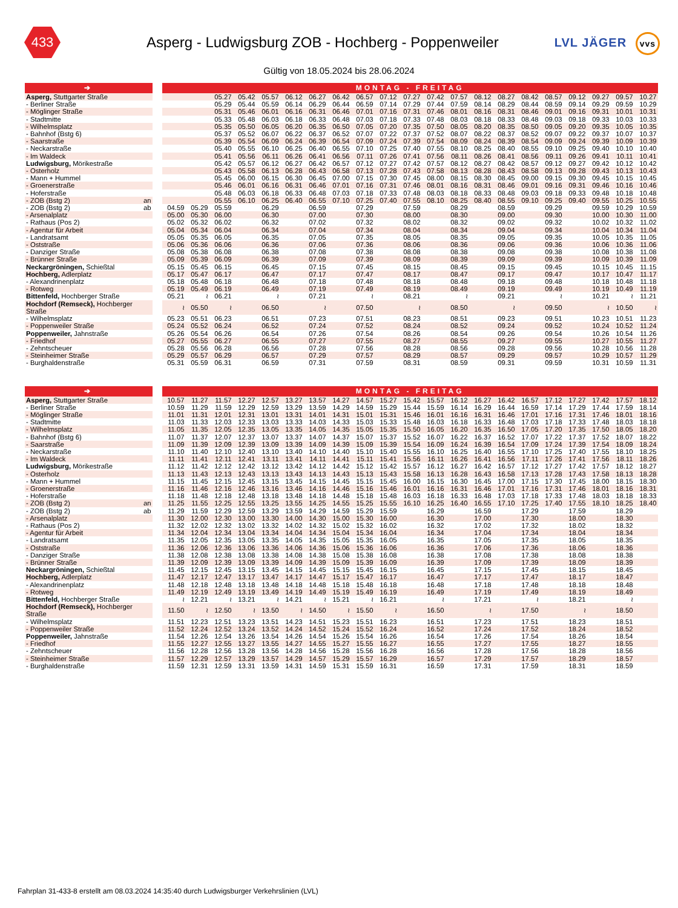433
Asperg - Ludwigsburg ZOB - Hochberg - Poppenweiler
LVL JÄGER vvs
Gültig von 18.05.2024 bis 28.06.2024
| ➔ | | | MONTAG - FREITAG | | | | | | | | | | | | | | | | | | | | |
| Asperg, Stuttgarter Straße | | | | | 05.27 | 05.42 | 05.57 | 06.12 | 06.27 | 06.42 | 06.57 | 07.12 | 07.27 | 07.42 | 07.57 | 08.12 | 08.27 | 08.42 | 08.57 | 09.12 | 09.27 | 09.57 | 10.27 |
| - Berliner Straße | | | | | 05.29 | 05.44 | 05.59 | 06.14 | 06.29 | 06.44 | 06.59 | 07.14 | 07.29 | 07.44 | 07.59 | 08.14 | 08.29 | 08.44 | 08.59 | 09.14 | 09.29 | 09.59 | 10.29 |
| - Möglinger Straße | | | | | 05.31 | 05.46 | 06.01 | 06.16 | 06.31 | 06.46 | 07.01 | 07.16 | 07.31 | 07.46 | 08.01 | 08.16 | 08.31 | 08.46 | 09.01 | 09.16 | 09.31 | 10.01 | 10.31 |
| - Stadtmitte | | | | | 05.33 | 05.48 | 06.03 | 06.18 | 06.33 | 06.48 | 07.03 | 07.18 | 07.33 | 07.48 | 08.03 | 08.18 | 08.33 | 08.48 | 09.03 | 09.18 | 09.33 | 10.03 | 10.33 |
| - Wilhelmsplatz | | | | | 05.35 | 05.50 | 06.05 | 06.20 | 06.35 | 06.50 | 07.05 | 07.20 | 07.35 | 07.50 | 08.05 | 08.20 | 08.35 | 08.50 | 09.05 | 09.20 | 09.35 | 10.05 | 10.35 |
| - Bahnhof (Bstg 6) | | | | | 05.37 | 05.52 | 06.07 | 06.22 | 06.37 | 06.52 | 07.07 | 07.22 | 07.37 | 07.52 | 08.07 | 08.22 | 08.37 | 08.52 | 09.07 | 09.22 | 09.37 | 10.07 | 10.37 |
| - Saarstraße | | | | | 05.39 | 05.54 | 06.09 | 06.24 | 06.39 | 06.54 | 07.09 | 07.24 | 07.39 | 07.54 | 08.09 | 08.24 | 08.39 | 08.54 | 09.09 | 09.24 | 09.39 | 10.09 | 10.39 |
| - Neckarstraße | | | | | 05.40 | 05.55 | 06.10 | 06.25 | 06.40 | 06.55 | 07.10 | 07.25 | 07.40 | 07.55 | 08.10 | 08.25 | 08.40 | 08.55 | 09.10 | 09.25 | 09.40 | 10.10 | 10.40 |
| - Im Waldeck | | | | | 05.41 | 05.56 | 06.11 | 06.26 | 06.41 | 06.56 | 07.11 | 07.26 | 07.41 | 07.56 | 08.11 | 08.26 | 08.41 | 08.56 | 09.11 | 09.26 | 09.41 | 10.11 | 10.41 |
| Ludwigsburg, Mörikestraße | | | | | 05.42 | 05.57 | 06.12 | 06.27 | 06.42 | 06.57 | 07.12 | 07.27 | 07.42 | 07.57 | 08.12 | 08.27 | 08.42 | 08.57 | 09.12 | 09.27 | 09.42 | 10.12 | 10.42 |
| - Osterholz | | | | | 05.43 | 05.58 | 06.13 | 06.28 | 06.43 | 06.58 | 07.13 | 07.28 | 07.43 | 07.58 | 08.13 | 08.28 | 08.43 | 08.58 | 09.13 | 09.28 | 09.43 | 10.13 | 10.43 |
| - Mann + Hummel | | | | | 05.45 | 06.00 | 06.15 | 06.30 | 06.45 | 07.00 | 07.15 | 07.30 | 07.45 | 08.00 | 08.15 | 08.30 | 08.45 | 09.00 | 09.15 | 09.30 | 09.45 | 10.15 | 10.45 |
| - Groenerstraße | | | | | 05.46 | 06.01 | 06.16 | 06.31 | 06.46 | 07.01 | 07.16 | 07.31 | 07.46 | 08.01 | 08.16 | 08.31 | 08.46 | 09.01 | 09.16 | 09.31 | 09.46 | 10.16 | 10.46 |
| - Hoferstraße | | | | | 05.48 | 06.03 | 06.18 | 06.33 | 06.48 | 07.03 | 07.18 | 07.33 | 07.48 | 08.03 | 08.18 | 08.33 | 08.48 | 09.03 | 09.18 | 09.33 | 09.48 | 10.18 | 10.48 |
| - ZOB (Bstg 2) | an | | | | 05.55 | 06.10 | 06.25 | 06.40 | 06.55 | 07.10 | 07.25 | 07.40 | 07.55 | 08.10 | 08.25 | 08.40 | 08.55 | 09.10 | 09.25 | 09.40 | 09.55 | 10.25 | 10.55 |
| - ZOB (Bstg 2) | ab | | 04.59 | 05.29 | 05.59 | | 06.29 | | 06.59 | | 07.29 | | 07.59 | | 08.29 | | 08.59 | | 09.29 | | 09.59 | 10.29 | 10.59 |
| - Arsenalplatz | | | 05.00 | 05.30 | 06.00 | | 06.30 | | 07.00 | | 07.30 | | 08.00 | | 08.30 | | 09.00 | | 09.30 | | 10.00 | 10.30 | 11.00 |
| - Rathaus (Pos 2) | | | 05.02 | 05.32 | 06.02 | | 06.32 | | 07.02 | | 07.32 | | 08.02 | | 08.32 | | 09.02 | | 09.32 | | 10.02 | 10.32 | 11.02 |
| - Agentur für Arbeit | | | 05.04 | 05.34 | 06.04 | | 06.34 | | 07.04 | | 07.34 | | 08.04 | | 08.34 | | 09.04 | | 09.34 | | 10.04 | 10.34 | 11.04 |
| - Landratsamt | | | 05.05 | 05.35 | 06.05 | | 06.35 | | 07.05 | | 07.35 | | 08.05 | | 08.35 | | 09.05 | | 09.35 | | 10.05 | 10.35 | 11.05 |
| - Oststraße | | | 05.06 | 05.36 | 06.06 | | 06.36 | | 07.06 | | 07.36 | | 08.06 | | 08.36 | | 09.06 | | 09.36 | | 10.06 | 10.36 | 11.06 |
| - Danziger Straße | | | 05.08 | 05.38 | 06.08 | | 06.38 | | 07.08 | | 07.38 | | 08.08 | | 08.38 | | 09.08 | | 09.38 | | 10.08 | 10.38 | 11.08 |
| - Brünner Straße | | | 05.09 | 05.39 | 06.09 | | 06.39 | | 07.09 | | 07.39 | | 08.09 | | 08.39 | | 09.09 | | 09.39 | | 10.09 | 10.39 | 11.09 |
| Neckargröningen, Schießtal | | | 05.15 | 05.45 | 06.15 | | 06.45 | | 07.15 | | 07.45 | | 08.15 | | 08.45 | | 09.15 | | 09.45 | | 10.15 | 10.45 | 11.15 |
| Hochberg, Adlerplatz | | | 05.17 | 05.47 | 06.17 | | 06.47 | | 07.17 | | 07.47 | | 08.17 | | 08.47 | | 09.17 | | 09.47 | | 10.17 | 10.47 | 11.17 |
| - Alexandrinenplatz | | | 05.18 | 05.48 | 06.18 | | 06.48 | | 07.18 | | 07.48 | | 08.18 | | 08.48 | | 09.18 | | 09.48 | | 10.18 | 10.48 | 11.18 |
| - Rotweg | | | 05.19 | 05.49 | 06.19 | | 06.49 | | 07.19 | | 07.49 | | 08.19 | | 08.49 | | 09.19 | | 09.49 | | 10.19 | 10.49 | 11.19 |
| Bittenfeld, Hochberger Straße | | | 05.21 | ≀ | 06.21 | | ≀ | | 07.21 | | ≀ | | 08.21 | | ≀ | | 09.21 | | ≀ | | 10.21 | ≀ | 11.21 |
| Hochdorf (Remseck), Hochberger Straße | | | ≀ | 05.50 | ≀ | | 06.50 | | ≀ | | 07.50 | | ≀ | | 08.50 | | ≀ | | 09.50 | | ≀ | 10.50 | ≀ |
| - Wilhelmsplatz | | | 05.23 | 05.51 | 06.23 | | 06.51 | | 07.23 | | 07.51 | | 08.23 | | 08.51 | | 09.23 | | 09.51 | | 10.23 | 10.51 | 11.23 |
| - Poppenweiler Straße | | | 05.24 | 05.52 | 06.24 | | 06.52 | | 07.24 | | 07.52 | | 08.24 | | 08.52 | | 09.24 | | 09.52 | | 10.24 | 10.52 | 11.24 |
| Poppenweiler, Jahnstraße | | | 05.26 | 05.54 | 06.26 | | 06.54 | | 07.26 | | 07.54 | | 08.26 | | 08.54 | | 09.26 | | 09.54 | | 10.26 | 10.54 | 11.26 |
| - Friedhof | | | 05.27 | 05.55 | 06.27 | | 06.55 | | 07.27 | | 07.55 | | 08.27 | | 08.55 | | 09.27 | | 09.55 | | 10.27 | 10.55 | 11.27 |
| - Zehntscheuer | | | 05.28 | 05.56 | 06.28 | | 06.56 | | 07.28 | | 07.56 | | 08.28 | | 08.56 | | 09.28 | | 09.56 | | 10.28 | 10.56 | 11.28 |
| - Steinheimer Straße | | | 05.29 | 05.57 | 06.29 | | 06.57 | | 07.29 | | 07.57 | | 08.29 | | 08.57 | | 09.29 | | 09.57 | | 10.29 | 10.57 | 11.29 |
| - Burghaldenstraße | | | 05.31 | 05.59 | 06.31 | | 06.59 | | 07.31 | | 07.59 | | 08.31 | | 08.59 | | 09.31 | | 09.59 | | 10.31 | 10.59 | 11.31 |
| ➔ | | | MONTAG - FREITAG | | | | | | | | | | | | | | | | | | | | |
| Asperg, Stuttgarter Straße | | | 10.57 | 11.27 | 11.57 | 12.27 | 12.57 | 13.27 | 13.57 | 14.27 | 14.57 | 15.27 | 15.42 | 15.57 | 16.12 | 16.27 | 16.42 | 16.57 | 17.12 | 17.27 | 17.42 | 17.57 | 18.12 |
| - Berliner Straße | | | 10.59 | 11.29 | 11.59 | 12.29 | 12.59 | 13.29 | 13.59 | 14.29 | 14.59 | 15.29 | 15.44 | 15.59 | 16.14 | 16.29 | 16.44 | 16.59 | 17.14 | 17.29 | 17.44 | 17.59 | 18.14 |
| - Möglinger Straße | | | 11.01 | 11.31 | 12.01 | 12.31 | 13.01 | 13.31 | 14.01 | 14.31 | 15.01 | 15.31 | 15.46 | 16.01 | 16.16 | 16.31 | 16.46 | 17.01 | 17.16 | 17.31 | 17.46 | 18.01 | 18.16 |
| - Stadtmitte | | | 11.03 | 11.33 | 12.03 | 12.33 | 13.03 | 13.33 | 14.03 | 14.33 | 15.03 | 15.33 | 15.48 | 16.03 | 16.18 | 16.33 | 16.48 | 17.03 | 17.18 | 17.33 | 17.48 | 18.03 | 18.18 |
| - Wilhelmsplatz | | | 11.05 | 11.35 | 12.05 | 12.35 | 13.05 | 13.35 | 14.05 | 14.35 | 15.05 | 15.35 | 15.50 | 16.05 | 16.20 | 16.35 | 16.50 | 17.05 | 17.20 | 17.35 | 17.50 | 18.05 | 18.20 |
| - Bahnhof (Bstg 6) | | | 11.07 | 11.37 | 12.07 | 12.37 | 13.07 | 13.37 | 14.07 | 14.37 | 15.07 | 15.37 | 15.52 | 16.07 | 16.22 | 16.37 | 16.52 | 17.07 | 17.22 | 17.37 | 17.52 | 18.07 | 18.22 |
| - Saarstraße | | | 11.09 | 11.39 | 12.09 | 12.39 | 13.09 | 13.39 | 14.09 | 14.39 | 15.09 | 15.39 | 15.54 | 16.09 | 16.24 | 16.39 | 16.54 | 17.09 | 17.24 | 17.39 | 17.54 | 18.09 | 18.24 |
| - Neckarstraße | | | 11.10 | 11.40 | 12.10 | 12.40 | 13.10 | 13.40 | 14.10 | 14.40 | 15.10 | 15.40 | 15.55 | 16.10 | 16.25 | 16.40 | 16.55 | 17.10 | 17.25 | 17.40 | 17.55 | 18.10 | 18.25 |
| - Im Waldeck | | | 11.11 | 11.41 | 12.11 | 12.41 | 13.11 | 13.41 | 14.11 | 14.41 | 15.11 | 15.41 | 15.56 | 16.11 | 16.26 | 16.41 | 16.56 | 17.11 | 17.26 | 17.41 | 17.56 | 18.11 | 18.26 |
| Ludwigsburg, Mörikestraße | | | 11.12 | 11.42 | 12.12 | 12.42 | 13.12 | 13.42 | 14.12 | 14.42 | 15.12 | 15.42 | 15.57 | 16.12 | 16.27 | 16.42 | 16.57 | 17.12 | 17.27 | 17.42 | 17.57 | 18.12 | 18.27 |
| - Osterholz | | | 11.13 | 11.43 | 12.13 | 12.43 | 13.13 | 13.43 | 14.13 | 14.43 | 15.13 | 15.43 | 15.58 | 16.13 | 16.28 | 16.43 | 16.58 | 17.13 | 17.28 | 17.43 | 17.58 | 18.13 | 18.28 |
| - Mann + Hummel | | | 11.15 | 11.45 | 12.15 | 12.45 | 13.15 | 13.45 | 14.15 | 14.45 | 15.15 | 15.45 | 16.00 | 16.15 | 16.30 | 16.45 | 17.00 | 17.15 | 17.30 | 17.45 | 18.00 | 18.15 | 18.30 |
| - Groenerstraße | | | 11.16 | 11.46 | 12.16 | 12.46 | 13.16 | 13.46 | 14.16 | 14.46 | 15.16 | 15.46 | 16.01 | 16.16 | 16.31 | 16.46 | 17.01 | 17.16 | 17.31 | 17.46 | 18.01 | 18.16 | 18.31 |
| - Hoferstraße | | | 11.18 | 11.48 | 12.18 | 12.48 | 13.18 | 13.48 | 14.18 | 14.48 | 15.18 | 15.48 | 16.03 | 16.18 | 16.33 | 16.48 | 17.03 | 17.18 | 17.33 | 17.48 | 18.03 | 18.18 | 18.33 |
| - ZOB (Bstg 2) | an | | 11.25 | 11.55 | 12.25 | 12.55 | 13.25 | 13.55 | 14.25 | 14.55 | 15.25 | 15.55 | 16.10 | 16.25 | 16.40 | 16.55 | 17.10 | 17.25 | 17.40 | 17.55 | 18.10 | 18.25 | 18.40 |
| - ZOB (Bstg 2) | ab | | 11.29 | 11.59 | 12.29 | 12.59 | 13.29 | 13.59 | 14.29 | 14.59 | 15.29 | 15.59 | | 16.29 | | 16.59 | | 17.29 | | 17.59 | | 18.29 | |
| - Arsenalplatz | | | 11.30 | 12.00 | 12.30 | 13.00 | 13.30 | 14.00 | 14.30 | 15.00 | 15.30 | 16.00 | | 16.30 | | 17.00 | | 17.30 | | 18.00 | | 18.30 | |
| - Rathaus (Pos 2) | | | 11.32 | 12.02 | 12.32 | 13.02 | 13.32 | 14.02 | 14.32 | 15.02 | 15.32 | 16.02 | | 16.32 | | 17.02 | | 17.32 | | 18.02 | | 18.32 | |
| - Agentur für Arbeit | | | 11.34 | 12.04 | 12.34 | 13.04 | 13.34 | 14.04 | 14.34 | 15.04 | 15.34 | 16.04 | | 16.34 | | 17.04 | | 17.34 | | 18.04 | | 18.34 | |
| - Landratsamt | | | 11.35 | 12.05 | 12.35 | 13.05 | 13.35 | 14.05 | 14.35 | 15.05 | 15.35 | 16.05 | | 16.35 | | 17.05 | | 17.35 | | 18.05 | | 18.35 | |
| - Oststraße | | | 11.36 | 12.06 | 12.36 | 13.06 | 13.36 | 14.06 | 14.36 | 15.06 | 15.36 | 16.06 | | 16.36 | | 17.06 | | 17.36 | | 18.06 | | 18.36 | |
| - Danziger Straße | | | 11.38 | 12.08 | 12.38 | 13.08 | 13.38 | 14.08 | 14.38 | 15.08 | 15.38 | 16.08 | | 16.38 | | 17.08 | | 17.38 | | 18.08 | | 18.38 | |
| - Brünner Straße | | | 11.39 | 12.09 | 12.39 | 13.09 | 13.39 | 14.09 | 14.39 | 15.09 | 15.39 | 16.09 | | 16.39 | | 17.09 | | 17.39 | | 18.09 | | 18.39 | |
| Neckargröningen, Schießtal | | | 11.45 | 12.15 | 12.45 | 13.15 | 13.45 | 14.15 | 14.45 | 15.15 | 15.45 | 16.15 | | 16.45 | | 17.15 | | 17.45 | | 18.15 | | 18.45 | |
| Hochberg, Adlerplatz | | | 11.47 | 12.17 | 12.47 | 13.17 | 13.47 | 14.17 | 14.47 | 15.17 | 15.47 | 16.17 | | 16.47 | | 17.17 | | 17.47 | | 18.17 | | 18.47 | |
| - Alexandrinenplatz | | | 11.48 | 12.18 | 12.48 | 13.18 | 13.48 | 14.18 | 14.48 | 15.18 | 15.48 | 16.18 | | 16.48 | | 17.18 | | 17.48 | | 18.18 | | 18.48 | |
| - Rotweg | | | 11.49 | 12.19 | 12.49 | 13.19 | 13.49 | 14.19 | 14.49 | 15.19 | 15.49 | 16.19 | | 16.49 | | 17.19 | | 17.49 | | 18.19 | | 18.49 | |
| Bittenfeld, Hochberger Straße | | | ≀ | 12.21 | ≀ | 13.21 | ≀ | 14.21 | ≀ | 15.21 | ≀ | 16.21 | | ≀ | | 17.21 | | ≀ | | 18.21 | | ≀ | |
| Hochdorf (Remseck), Hochberger Straße | | | 11.50 | ≀ | 12.50 | ≀ | 13.50 | ≀ | 14.50 | ≀ | 15.50 | ≀ | | 16.50 | | ≀ | | 17.50 | | ≀ | | 18.50 | |
| - Wilhelmsplatz | | | 11.51 | 12.23 | 12.51 | 13.23 | 13.51 | 14.23 | 14.51 | 15.23 | 15.51 | 16.23 | | 16.51 | | 17.23 | | 17.51 | | 18.23 | | 18.51 | |
| - Poppenweiler Straße | | | 11.52 | 12.24 | 12.52 | 13.24 | 13.52 | 14.24 | 14.52 | 15.24 | 15.52 | 16.24 | | 16.52 | | 17.24 | | 17.52 | | 18.24 | | 18.52 | |
| Poppenweiler, Jahnstraße | | | 11.54 | 12.26 | 12.54 | 13.26 | 13.54 | 14.26 | 14.54 | 15.26 | 15.54 | 16.26 | | 16.54 | | 17.26 | | 17.54 | | 18.26 | | 18.54 | |
| - Friedhof | | | 11.55 | 12.27 | 12.55 | 13.27 | 13.55 | 14.27 | 14.55 | 15.27 | 15.55 | 16.27 | | 16.55 | | 17.27 | | 17.55 | | 18.27 | | 18.55 | |
| - Zehntscheuer | | | 11.56 | 12.28 | 12.56 | 13.28 | 13.56 | 14.28 | 14.56 | 15.28 | 15.56 | 16.28 | | 16.56 | | 17.28 | | 17.56 | | 18.28 | | 18.56 | |
| - Steinheimer Straße | | | 11.57 | 12.29 | 12.57 | 13.29 | 13.57 | 14.29 | 14.57 | 15.29 | 15.57 | 16.29 | | 16.57 | | 17.29 | | 17.57 | | 18.29 | | 18.57 | |
| - Burghaldenstraße | | | 11.59 | 12.31 | 12.59 | 13.31 | 13.59 | 14.31 | 14.59 | 15.31 | 15.59 | 16.31 | | 16.59 | | 17.31 | | 17.59 | | 18.31 | | 18.59 | |
Fahrplan 31-433-8 erstellt am 08.03.2024 14:35:40 durch Ludwigsburger Verkehrslinien (LVL)